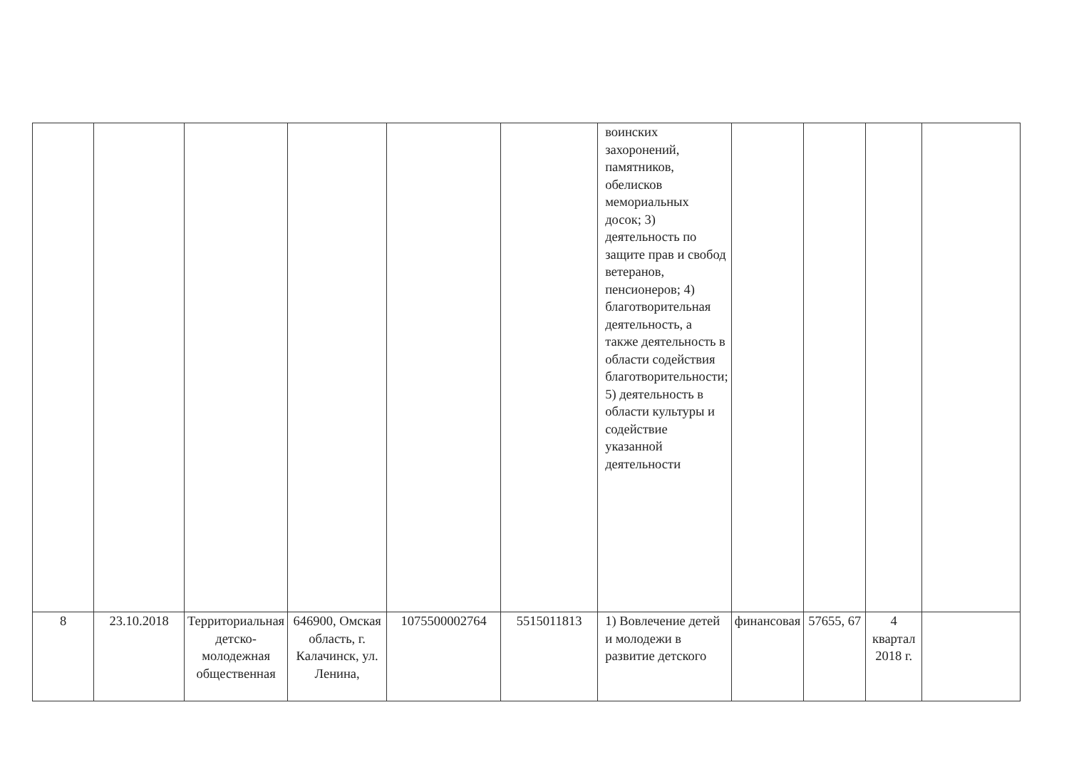| | | | | | | воинских захоронений, памятников, обелисков мемориальных досок; 3) деятельность по защите прав и свобод ветеранов, пенсионеров; 4) благотворительная деятельность, а также деятельность в области содействия благотворительности; 5) деятельность в области культуры и содействие указанной деятельности | | | | |
| 8 | 23.10.2018 | Территориальная детско-молодежная общественная | 646900, Омская область, г. Калачинск, ул. Ленина, | 1075500002764 | 5515011813 | 1) Вовлечение детей и молодежи в развитие детского | финансовая | 57655, 67 | 4 квартал 2018 г. | |